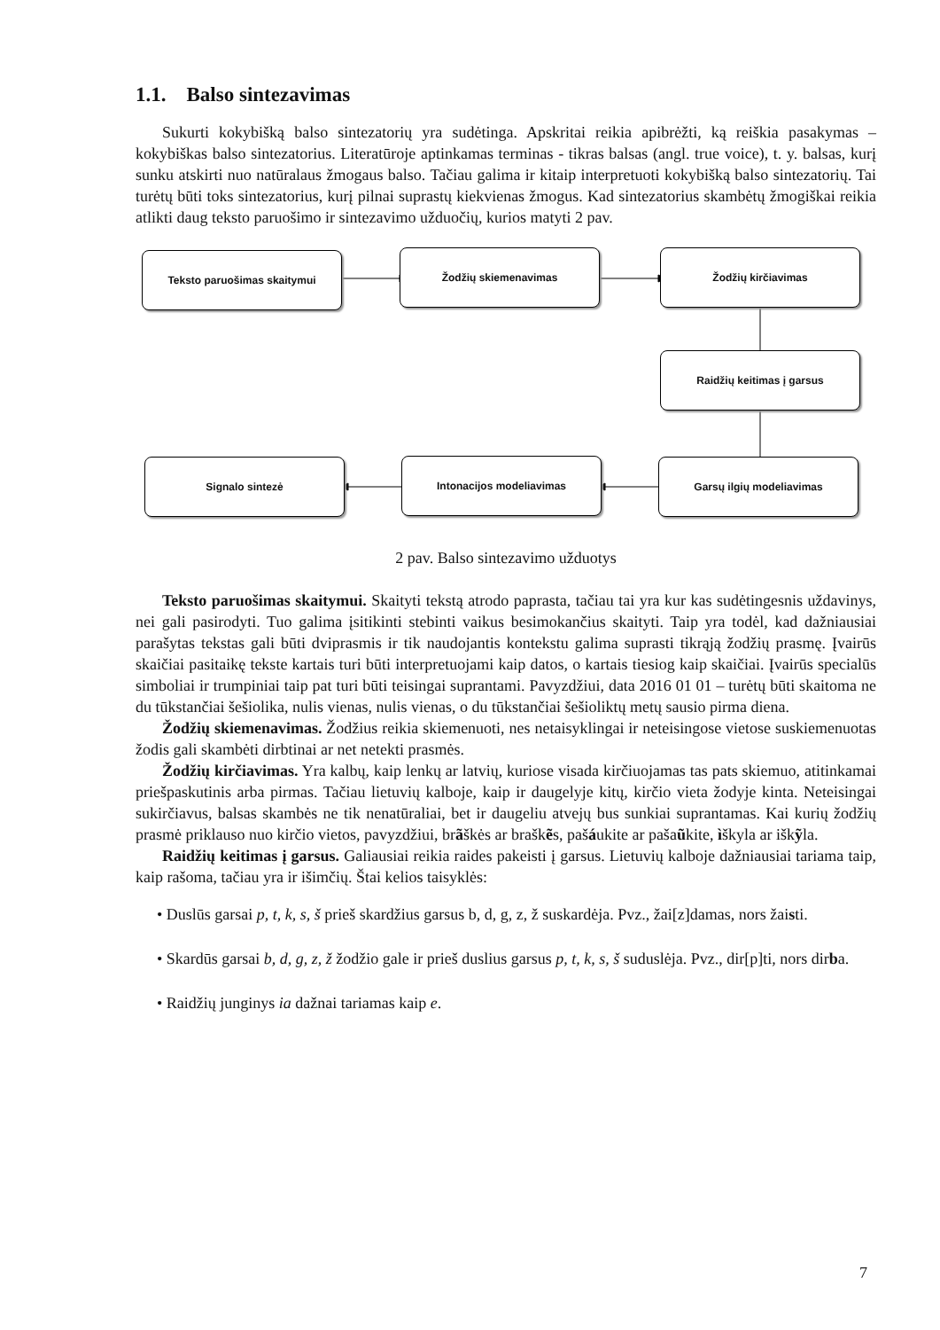1.1. Balso sintezavimas
Sukurti kokybišką balso sintezatorių yra sudėtinga. Apskritai reikia apibrėžti, ką reiškia pasakymas – kokybiškas balso sintezatorius. Literatūroje aptinkamas terminas - tikras balsas (angl. true voice), t. y. balsas, kurį sunku atskirti nuo natūralaus žmogaus balso. Tačiau galima ir kitaip interpretuoti kokybišką balso sintezatorių. Tai turėtų būti toks sintezatorius, kurį pilnai suprastų kiekvienas žmogus. Kad sintezatorius skambėtų žmogiškai reikia atlikti daug teksto paruošimo ir sintezavimo užduočių, kurios matyti 2 pav.
Teksto paruošimas skaitymui Žodžių skiemenavimas Žodžių kirčiavimas
Raidžių keitimas į garsus
Signalo sintezė Intonacijos modeliavimas Garsų ilgių modeliavimas
2 pav. Balso sintezavimo užduotys
Teksto paruošimas skaitymui. Skaityti tekstą atrodo paprasta, tačiau tai yra kur kas sudėtingesnis uždavinys, nei gali pasirodyti. Tuo galima įsitikinti stebinti vaikus besimokančius skaityti. Taip yra todėl, kad dažniausiai parašytas tekstas gali būti dviprasmis ir tik naudojantis kontekstu galima suprasti tikrąją žodžių prasmę. Įvairūs skaičiai pasitaikę tekste kartais turi būti interpretuojami kaip datos, o kartais tiesiog kaip skaičiai. Įvairūs specialūs simboliai ir trumpiniai taip pat turi būti teisingai suprantami. Pavyzdžiui, data 2016 01 01 – turėtų būti skaitoma ne du tūkstančiai šešiolika, nulis vienas, nulis vienas, o du tūkstančiai šešioliktų metų sausio pirma diena.
Žodžių skiemenavimas. Žodžius reikia skiemenuoti, nes netaisyklingai ir neteisingose vietose suskiemenuotas žodis gali skambėti dirbtinai ar net netekti prasmės.
Žodžių kirčiavimas. Yra kalbų, kaip lenkų ar latvių, kuriose visada kirčiuojamas tas pats skiemuo, atitinkamai priešpaskutinis arba pirmas. Tačiau lietuvių kalboje, kaip ir daugelyje kitų, kirčio vieta žodyje kinta. Neteisingai sukirčiavus, balsas skambės ne tik nenatūraliai, bet ir daugeliu atvejų bus sunkiai suprantamas. Kai kurių žodžių prasmė priklauso nuo kirčio vietos, pavyzdžiui, brãškės ar braškẽs, pašáukite ar pašaũkite, ìškyla ar iškỹla.
Raidžių keitimas į garsus. Galiausiai reikia raides pakeisti į garsus. Lietuvių kalboje dažniausiai tariama taip, kaip rašoma, tačiau yra ir išimčių. Štai kelios taisyklės:
• Duslūs garsai p, t, k, s, š prieš skardžius garsus b, d, g, z, ž suskardėja. Pvz., žai[z]damas, nors žaisti.
• Skardūs garsai b, d, g, z, ž žodžio gale ir prieš duslius garsus p, t, k, s, š suduslėja. Pvz., dir[p]ti, nors dirba.
• Raidžių junginys ia dažnai tariamas kaip e.
7